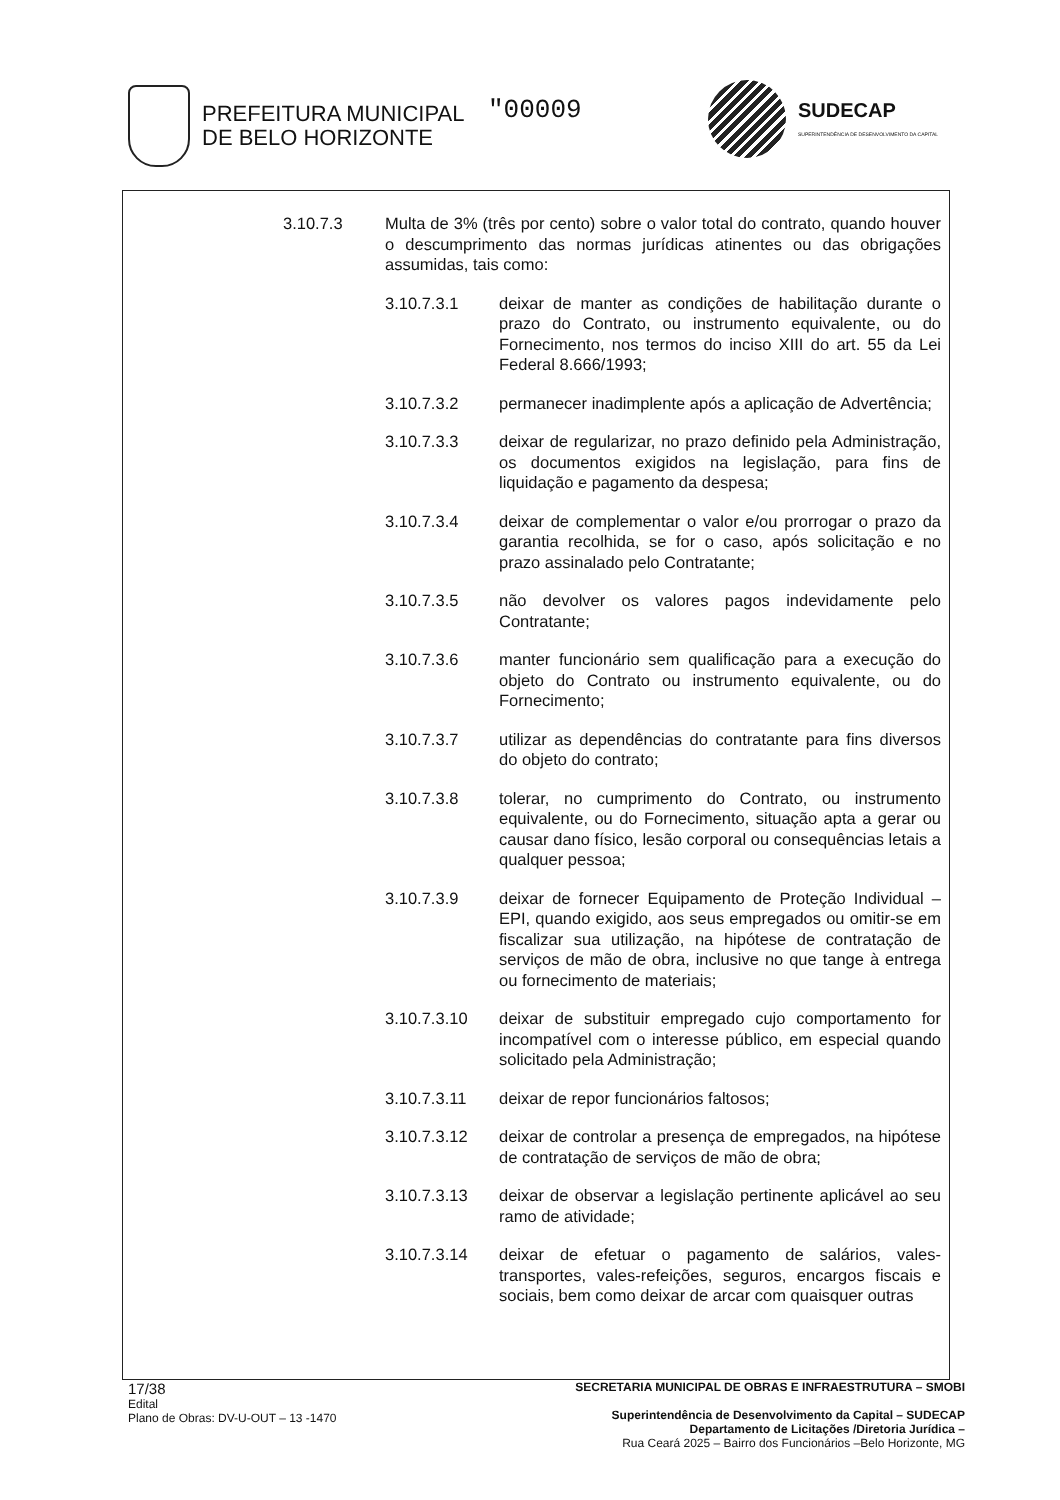PREFEITURA MUNICIPAL
DE BELO HORIZONTE
"00009
SUDECAP
SUPERINTENDÊNCIA DE DESENVOLVIMENTO DA CAPITAL
3.10.7.3 Multa de 3% (três por cento) sobre o valor total do contrato, quando houver o descumprimento das normas jurídicas atinentes ou das obrigações assumidas, tais como:
3.10.7.3.1 deixar de manter as condições de habilitação durante o prazo do Contrato, ou instrumento equivalente, ou do Fornecimento, nos termos do inciso XIII do art. 55 da Lei Federal 8.666/1993;
3.10.7.3.2 permanecer inadimplente após a aplicação de Advertência;
3.10.7.3.3 deixar de regularizar, no prazo definido pela Administração, os documentos exigidos na legislação, para fins de liquidação e pagamento da despesa;
3.10.7.3.4 deixar de complementar o valor e/ou prorrogar o prazo da garantia recolhida, se for o caso, após solicitação e no prazo assinalado pelo Contratante;
3.10.7.3.5 não devolver os valores pagos indevidamente pelo Contratante;
3.10.7.3.6 manter funcionário sem qualificação para a execução do objeto do Contrato ou instrumento equivalente, ou do Fornecimento;
3.10.7.3.7 utilizar as dependências do contratante para fins diversos do objeto do contrato;
3.10.7.3.8 tolerar, no cumprimento do Contrato, ou instrumento equivalente, ou do Fornecimento, situação apta a gerar ou causar dano físico, lesão corporal ou consequências letais a qualquer pessoa;
3.10.7.3.9 deixar de fornecer Equipamento de Proteção Individual – EPI, quando exigido, aos seus empregados ou omitir-se em fiscalizar sua utilização, na hipótese de contratação de serviços de mão de obra, inclusive no que tange à entrega ou fornecimento de materiais;
3.10.7.3.10 deixar de substituir empregado cujo comportamento for incompatível com o interesse público, em especial quando solicitado pela Administração;
3.10.7.3.11 deixar de repor funcionários faltosos;
3.10.7.3.12 deixar de controlar a presença de empregados, na hipótese de contratação de serviços de mão de obra;
3.10.7.3.13 deixar de observar a legislação pertinente aplicável ao seu ramo de atividade;
3.10.7.3.14 deixar de efetuar o pagamento de salários, vales-transportes, vales-refeições, seguros, encargos fiscais e sociais, bem como deixar de arcar com quaisquer outras
17/38
Edital
Plano de Obras: DV-U-OUT – 13 -1470
SECRETARIA MUNICIPAL DE OBRAS E INFRAESTRUTURA – SMOBI
Superintendência de Desenvolvimento da Capital – SUDECAP
Departamento de Licitações /Diretoria Jurídica –
Rua Ceará 2025 – Bairro dos Funcionários –Belo Horizonte, MG